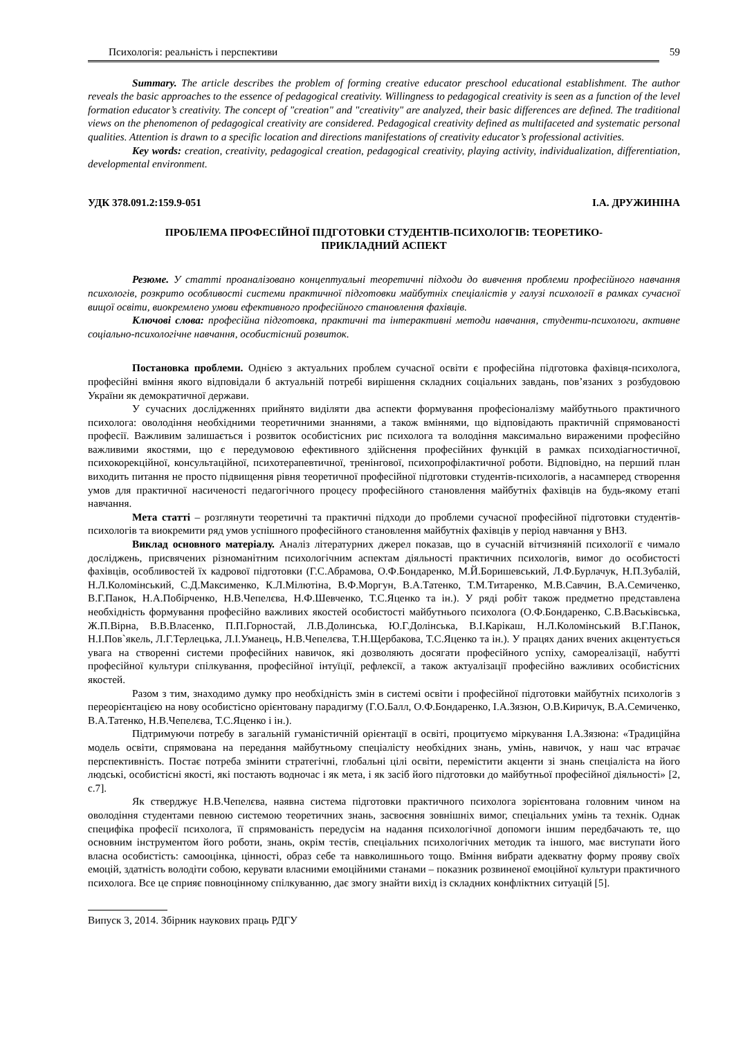Психологія: реальність і перспективи 59
Summary. The article describes the problem of forming creative educator preschool educational establishment. The author reveals the basic approaches to the essence of pedagogical creativity. Willingness to pedagogical creativity is seen as a function of the level formation educator’s creativity. The concept of "creation" and "creativity" are analyzed, their basic differences are defined. The traditional views on the phenomenon of pedagogical creativity are considered. Pedagogical creativity defined as multifaceted and systematic personal qualities. Attention is drawn to a specific location and directions manifestations of creativity educator’s professional activities.
Key words: creation, creativity, pedagogical creation, pedagogical creativity, playing activity, individualization, differentiation, developmental environment.
УДК 378.091.2:159.9-051 І.А. ДРУЖИНІНА
ПРОБЛЕМА ПРОФЕСІЙНОЇ ПІДГОТОВКИ СТУДЕНТІВ-ПСИХОЛОГІВ: ТЕОРЕТИКО-
ПРИКЛАДНИЙ АСПЕКТ
Резюме. У статті проаналізовано концептуальні теоретичні підходи до вивчення проблеми професійного навчання психологів, розкрито особливості системи практичної підготовки майбутніх спеціалістів у галузі психології в рамках сучасної вищої освіти, виокремлено умови ефективного професійного становлення фахівців.
Ключові слова: професійна підготовка, практичні та інтерактивні методи навчання, студенти-психологи, активне соціально-психологічне навчання, особистісний розвиток.
Постановка проблеми. Однією з актуальних проблем сучасної освіти є професійна підготовка фахівця-психолога, професійні вміння якого відповідали б актуальній потребі вирішення складних соціальних завдань, пов’язаних з розбудовою України як демократичної держави.
У сучасних дослідженнях прийнято виділяти два аспекти формування професіоналізму майбутнього практичного психолога: оволодіння необхідними теоретичними знаннями, а також вміннями, що відповідають практичній спрямованості професії. Важливим залишається і розвиток особистісних рис психолога та володіння максимально вираженими професійно важливими якостями, що є передумовою ефективного здійснення професійних функцій в рамках психодіагностичної, психокорекційної, консультаційної, психотерапевтичної, тренінгової, психопрофілактичної роботи. Відповідно, на перший план виходить питання не просто підвищення рівня теоретичної професійної підготовки студентів-психологів, а насамперед створення умов для практичної насиченості педагогічного процесу професійного становлення майбутніх фахівців на будь-якому етапі навчання.
Мета статті – розглянути теоретичні та практичні підходи до проблеми сучасної професійної підготовки студентів-психологів та виокремити ряд умов успішного професійного становлення майбутніх фахівців у період навчання у ВНЗ.
Виклад основного матеріалу. Аналіз літературних джерел показав, що в сучасній вітчизняній психології є чимало досліджень, присвячених різноманітним психологічним аспектам діяльності практичних психологів, вимог до особистості фахівців, особливостей їх кадрової підготовки (Г.С.Абрамова, О.Ф.Бондаренко, М.Й.Боришевський, Л.Ф.Бурлачук, Н.П.Зубалій, Н.Л.Коломінський, С.Д.Максименко, К.Л.Мілютіна, В.Ф.Моргун, В.А.Татенко, Т.М.Титаренко, М.В.Савчин, В.А.Семиченко, В.Г.Панок, Н.А.Побірченко, Н.В.Чепелєва, Н.Ф.Шевченко, Т.С.Яценко та ін.). У ряді робіт також предметно представлена необхідність формування професійно важливих якостей особистості майбутнього психолога (О.Ф.Бондаренко, С.В.Васьківська, Ж.П.Вірна, В.В.Власенко, П.П.Горностай, Л.В.Долинська, Ю.Г.Долінська, В.І.Карікаш, Н.Л.Коломінський В.Г.Панок, Н.І.Пов`якель, Л.Г.Терлецька, Л.І.Уманець, Н.В.Чепелєва, Т.Н.Щербакова, Т.С.Яценко та ін.). У працях даних вчених акцентується увага на створенні системи професійних навичок, які дозволяють досягати професійного успіху, самореалізації, набутті професійної культури спілкування, професійної інтуїції, рефлексії, а також актуалізації професійно важливих особистісних якостей.
Разом з тим, знаходимо думку про необхідність змін в системі освіти і професійної підготовки майбутніх психологів з переорієнтацією на нову особистісно орієнтовану парадигму (Г.О.Балл, О.Ф.Бондаренко, І.А.Зязюн, О.В.Киричук, В.А.Семиченко, В.А.Татенко, Н.В.Чепелєва, Т.С.Яценко і ін.).
Підтримуючи потребу в загальній гуманістичній орієнтації в освіті, процитуємо міркування І.А.Зязюна: «Традиційна модель освіти, спрямована на передання майбутньому спеціалісту необхідних знань, умінь, навичок, у наш час втрачає перспективність. Постає потреба змінити стратегічні, глобальні цілі освіти, перемістити акценти зі знань спеціаліста на його людські, особистісні якості, які постають водночас і як мета, і як засіб його підготовки до майбутньої професійної діяльності» [2, с.7].
Як стверджує Н.В.Чепелєва, наявна система підготовки практичного психолога зорієнтована головним чином на оволодіння студентами певною системою теоретичних знань, засвоєння зовнішніх вимог, спеціальних умінь та технік. Однак специфіка професії психолога, її спрямованість передусім на надання психологічної допомоги іншим передбачають те, що основним інструментом його роботи, знань, окрім тестів, спеціальних психологічних методик та іншого, має виступати його власна особистість: самооцінка, цінності, образ себе та навколишнього тощо. Вміння вибрати адекватну форму прояву своїх емоцій, здатність володіти собою, керувати власними емоційними станами – показник розвиненої емоційної культури практичного психолога. Все це сприяє повноцінному спілкуванню, дає змогу знайти вихід із складних конфліктних ситуацій [5].
Випуск 3, 2014. Збірник наукових праць РДГУ